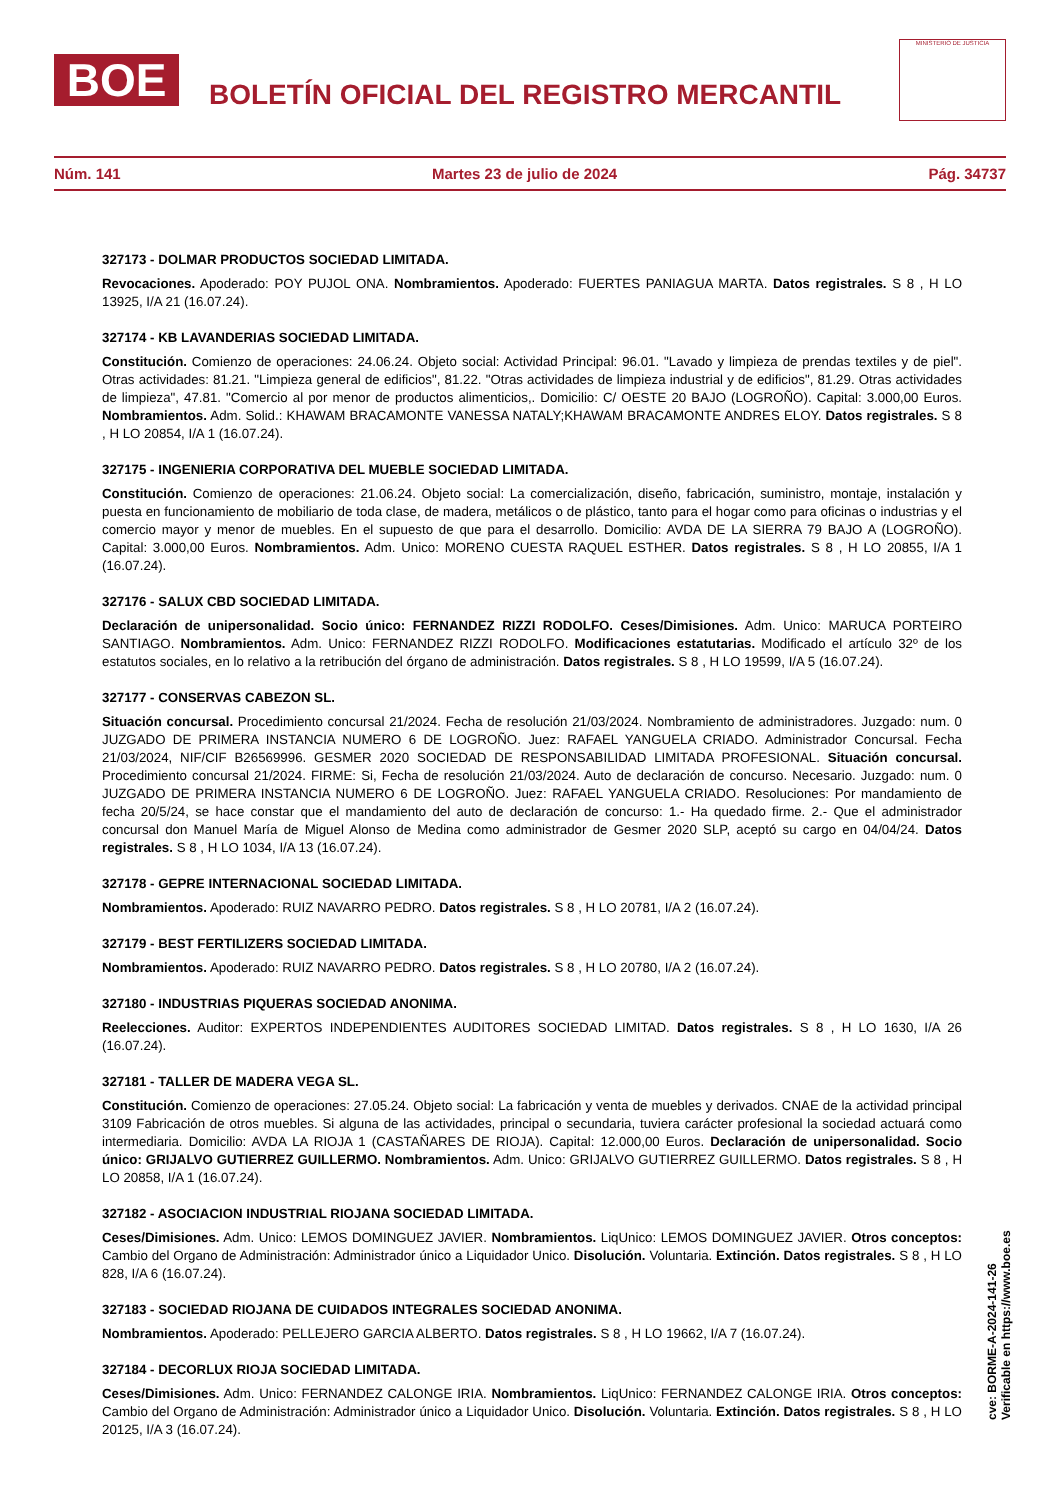BOE
BOLETÍN OFICIAL DEL REGISTRO MERCANTIL
MINISTERIO DE JUSTICIA
Núm. 141 Martes 23 de julio de 2024 Pág. 34737
327173 - DOLMAR PRODUCTOS SOCIEDAD LIMITADA.
Revocaciones. Apoderado: POY PUJOL ONA. Nombramientos. Apoderado: FUERTES PANIAGUA MARTA. Datos registrales. S 8 , H LO 13925, I/A 21 (16.07.24).
327174 - KB LAVANDERIAS SOCIEDAD LIMITADA.
Constitución. Comienzo de operaciones: 24.06.24. Objeto social: Actividad Principal: 96.01. "Lavado y limpieza de prendas textiles y de piel". Otras actividades: 81.21. "Limpieza general de edificios", 81.22. "Otras actividades de limpieza industrial y de edificios", 81.29. Otras actividades de limpieza", 47.81. "Comercio al por menor de productos alimenticios,. Domicilio: C/ OESTE 20 BAJO (LOGROÑO). Capital: 3.000,00 Euros. Nombramientos. Adm. Solid.: KHAWAM BRACAMONTE VANESSA NATALY;KHAWAM BRACAMONTE ANDRES ELOY. Datos registrales. S 8 , H LO 20854, I/A 1 (16.07.24).
327175 - INGENIERIA CORPORATIVA DEL MUEBLE SOCIEDAD LIMITADA.
Constitución. Comienzo de operaciones: 21.06.24. Objeto social: La comercialización, diseño, fabricación, suministro, montaje, instalación y puesta en funcionamiento de mobiliario de toda clase, de madera, metálicos o de plástico, tanto para el hogar como para oficinas o industrias y el comercio mayor y menor de muebles. En el supuesto de que para el desarrollo. Domicilio: AVDA DE LA SIERRA 79 BAJO A (LOGROÑO). Capital: 3.000,00 Euros. Nombramientos. Adm. Unico: MORENO CUESTA RAQUEL ESTHER. Datos registrales. S 8 , H LO 20855, I/A 1 (16.07.24).
327176 - SALUX CBD SOCIEDAD LIMITADA.
Declaración de unipersonalidad. Socio único: FERNANDEZ RIZZI RODOLFO. Ceses/Dimisiones. Adm. Unico: MARUCA PORTEIRO SANTIAGO. Nombramientos. Adm. Unico: FERNANDEZ RIZZI RODOLFO. Modificaciones estatutarias. Modificado el artículo 32º de los estatutos sociales, en lo relativo a la retribución del órgano de administración. Datos registrales. S 8 , H LO 19599, I/A 5 (16.07.24).
327177 - CONSERVAS CABEZON SL.
Situación concursal. Procedimiento concursal 21/2024. Fecha de resolución 21/03/2024. Nombramiento de administradores. Juzgado: num. 0 JUZGADO DE PRIMERA INSTANCIA NUMERO 6 DE LOGROÑO. Juez: RAFAEL YANGUELA CRIADO. Administrador Concursal. Fecha 21/03/2024, NIF/CIF B26569996. GESMER 2020 SOCIEDAD DE RESPONSABILIDAD LIMITADA PROFESIONAL. Situación concursal. Procedimiento concursal 21/2024. FIRME: Si, Fecha de resolución 21/03/2024. Auto de declaración de concurso. Necesario. Juzgado: num. 0 JUZGADO DE PRIMERA INSTANCIA NUMERO 6 DE LOGROÑO. Juez: RAFAEL YANGUELA CRIADO. Resoluciones: Por mandamiento de fecha 20/5/24, se hace constar que el mandamiento del auto de declaración de concurso: 1.- Ha quedado firme. 2.- Que el administrador concursal don Manuel María de Miguel Alonso de Medina como administrador de Gesmer 2020 SLP, aceptó su cargo en 04/04/24. Datos registrales. S 8 , H LO 1034, I/A 13 (16.07.24).
327178 - GEPRE INTERNACIONAL SOCIEDAD LIMITADA.
Nombramientos. Apoderado: RUIZ NAVARRO PEDRO. Datos registrales. S 8 , H LO 20781, I/A 2 (16.07.24).
327179 - BEST FERTILIZERS SOCIEDAD LIMITADA.
Nombramientos. Apoderado: RUIZ NAVARRO PEDRO. Datos registrales. S 8 , H LO 20780, I/A 2 (16.07.24).
327180 - INDUSTRIAS PIQUERAS SOCIEDAD ANONIMA.
Reelecciones. Auditor: EXPERTOS INDEPENDIENTES AUDITORES SOCIEDAD LIMITAD. Datos registrales. S 8 , H LO 1630, I/A 26 (16.07.24).
327181 - TALLER DE MADERA VEGA SL.
Constitución. Comienzo de operaciones: 27.05.24. Objeto social: La fabricación y venta de muebles y derivados. CNAE de la actividad principal 3109 Fabricación de otros muebles. Si alguna de las actividades, principal o secundaria, tuviera carácter profesional la sociedad actuará como intermediaria. Domicilio: AVDA LA RIOJA 1 (CASTAÑARES DE RIOJA). Capital: 12.000,00 Euros. Declaración de unipersonalidad. Socio único: GRIJALVO GUTIERREZ GUILLERMO. Nombramientos. Adm. Unico: GRIJALVO GUTIERREZ GUILLERMO. Datos registrales. S 8 , H LO 20858, I/A 1 (16.07.24).
327182 - ASOCIACION INDUSTRIAL RIOJANA SOCIEDAD LIMITADA.
Ceses/Dimisiones. Adm. Unico: LEMOS DOMINGUEZ JAVIER. Nombramientos. LiqUnico: LEMOS DOMINGUEZ JAVIER. Otros conceptos: Cambio del Organo de Administración: Administrador único a Liquidador Unico. Disolución. Voluntaria. Extinción. Datos registrales. S 8 , H LO 828, I/A 6 (16.07.24).
327183 - SOCIEDAD RIOJANA DE CUIDADOS INTEGRALES SOCIEDAD ANONIMA.
Nombramientos. Apoderado: PELLEJERO GARCIA ALBERTO. Datos registrales. S 8 , H LO 19662, I/A 7 (16.07.24).
327184 - DECORLUX RIOJA SOCIEDAD LIMITADA.
Ceses/Dimisiones. Adm. Unico: FERNANDEZ CALONGE IRIA. Nombramientos. LiqUnico: FERNANDEZ CALONGE IRIA. Otros conceptos: Cambio del Organo de Administración: Administrador único a Liquidador Unico. Disolución. Voluntaria. Extinción. Datos registrales. S 8 , H LO 20125, I/A 3 (16.07.24).
cve: BORME-A-2024-141-26
Verificable en https://www.boe.es